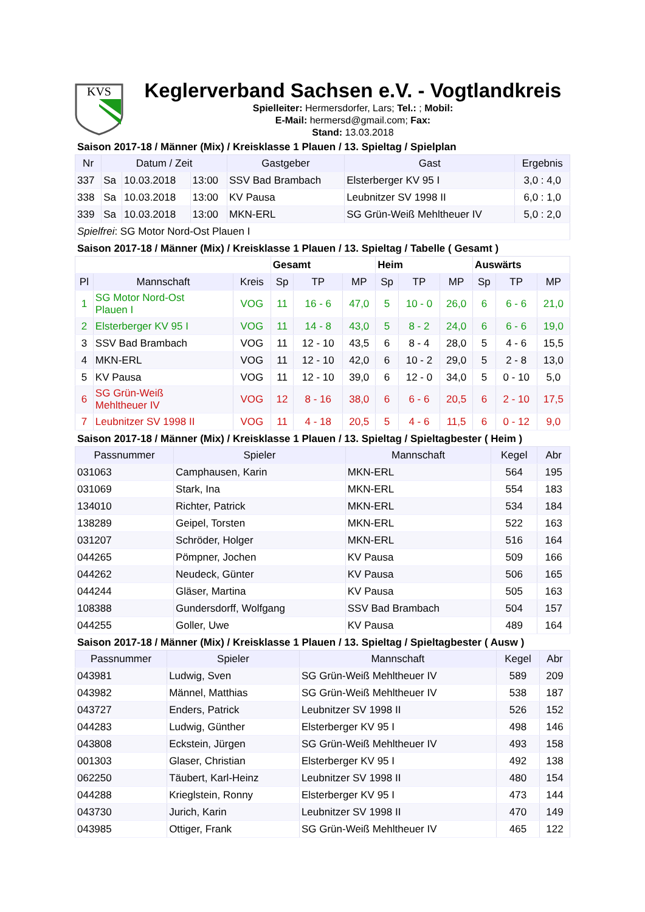KVS
Keglerverband Sachsen e.V. - Vogtlandkreis
Spielleiter: Hermersdorfer, Lars; Tel.: ; Mobil:
E-Mail: hermersd@gmail.com; Fax:
Stand: 13.03.2018
Saison 2017-18 / Männer (Mix) / Kreisklasse 1 Plauen / 13. Spieltag / Spielplan
| Nr | Datum / Zeit | | | Gastgeber | Gast | Ergebnis |
| --- | --- | --- | --- | --- | --- | --- |
| 337 | Sa | 10.03.2018 | 13:00 | SSV Bad Brambach | Elsterberger KV 95 I | 3,0 : 4,0 |
| 338 | Sa | 10.03.2018 | 13:00 | KV Pausa | Leubnitzer SV 1998 II | 6,0 : 1,0 |
| 339 | Sa | 10.03.2018 | 13:00 | MKN-ERL | SG Grün-Weiß Mehltheuer IV | 5,0 : 2,0 |
| Spielfrei : SG Motor Nord-Ost Plauen I | | | | | | |
Saison 2017-18 / Männer (Mix) / Kreisklasse 1 Plauen / 13. Spieltag / Tabelle ( Gesamt )
| | | | Gesamt | | | Heim | | | Auswärts | | |
| Pl | Mannschaft | Kreis | Sp | TP | MP | Sp | TP | MP | Sp | TP | MP |
| 1 | SG Motor Nord-Ost Plauen I | VOG | 11 | 16 - 6 | 47,0 | 5 | 10 - 0 | 26,0 | 6 | 6 - 6 | 21,0 |
| 2 | Elsterberger KV 95 I | VOG | 11 | 14 - 8 | 43,0 | 5 | 8 - 2 | 24,0 | 6 | 6 - 6 | 19,0 |
| 3 | SSV Bad Brambach | VOG | 11 | 12 - 10 | 43,5 | 6 | 8 - 4 | 28,0 | 5 | 4 - 6 | 15,5 |
| 4 | MKN-ERL | VOG | 11 | 12 - 10 | 42,0 | 6 | 10 - 2 | 29,0 | 5 | 2 - 8 | 13,0 |
| 5 | KV Pausa | VOG | 11 | 12 - 10 | 39,0 | 6 | 12 - 0 | 34,0 | 5 | 0 - 10 | 5,0 |
| 6 | SG Grün-Weiß Mehltheuer IV | VOG | 12 | 8 - 16 | 38,0 | 6 | 6 - 6 | 20,5 | 6 | 2 - 10 | 17,5 |
| 7 | Leubnitzer SV 1998 II | VOG | 11 | 4 - 18 | 20,5 | 5 | 4 - 6 | 11,5 | 6 | 0 - 12 | 9,0 |
Saison 2017-18 / Männer (Mix) / Kreisklasse 1 Plauen / 13. Spieltag / Spieltagbester ( Heim )
| Passnummer | Spieler | Mannschaft | Kegel | Abr |
| --- | --- | --- | --- | --- |
| 031063 | Camphausen, Karin | MKN-ERL | 564 | 195 |
| 031069 | Stark, Ina | MKN-ERL | 554 | 183 |
| 134010 | Richter, Patrick | MKN-ERL | 534 | 184 |
| 138289 | Geipel, Torsten | MKN-ERL | 522 | 163 |
| 031207 | Schröder, Holger | MKN-ERL | 516 | 164 |
| 044265 | Pömpner, Jochen | KV Pausa | 509 | 166 |
| 044262 | Neudeck, Günter | KV Pausa | 506 | 165 |
| 044244 | Gläser, Martina | KV Pausa | 505 | 163 |
| 108388 | Gundersdorff, Wolfgang | SSV Bad Brambach | 504 | 157 |
| 044255 | Goller, Uwe | KV Pausa | 489 | 164 |
Saison 2017-18 / Männer (Mix) / Kreisklasse 1 Plauen / 13. Spieltag / Spieltagbester ( Ausw )
| Passnummer | Spieler | Mannschaft | Kegel | Abr |
| --- | --- | --- | --- | --- |
| 043981 | Ludwig, Sven | SG Grün-Weiß Mehltheuer IV | 589 | 209 |
| 043982 | Männel, Matthias | SG Grün-Weiß Mehltheuer IV | 538 | 187 |
| 043727 | Enders, Patrick | Leubnitzer SV 1998 II | 526 | 152 |
| 044283 | Ludwig, Günther | Elsterberger KV 95 I | 498 | 146 |
| 043808 | Eckstein, Jürgen | SG Grün-Weiß Mehltheuer IV | 493 | 158 |
| 001303 | Glaser, Christian | Elsterberger KV 95 I | 492 | 138 |
| 062250 | Täubert, Karl-Heinz | Leubnitzer SV 1998 II | 480 | 154 |
| 044288 | Krieglstein, Ronny | Elsterberger KV 95 I | 473 | 144 |
| 043730 | Jurich, Karin | Leubnitzer SV 1998 II | 470 | 149 |
| 043985 | Ottiger, Frank | SG Grün-Weiß Mehltheuer IV | 465 | 122 |